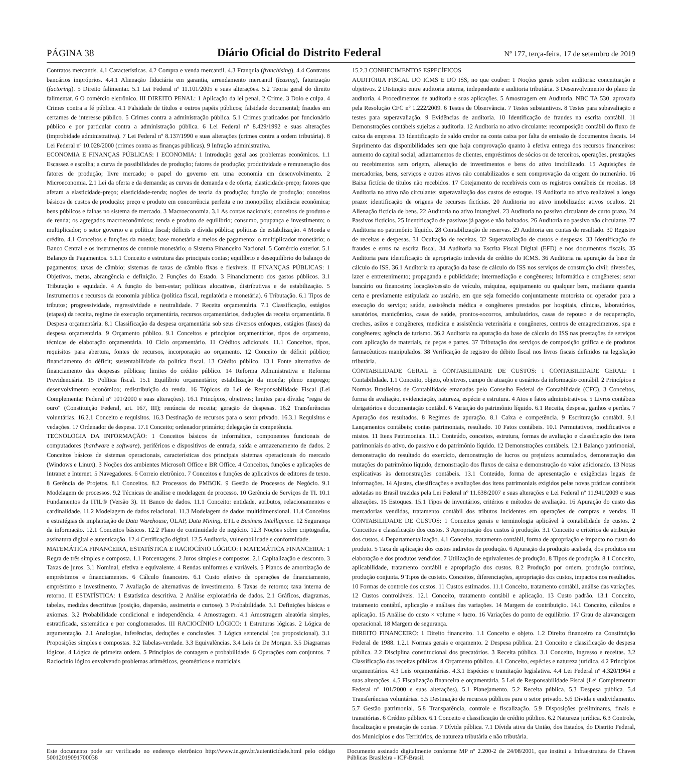PÁGINA 38 Diário Oficial do Distrito Federal Nº 177, terça-feira, 17 de setembro de 2019
Contratos mercantis. 4.1 Características. 4.2 Compra e venda mercantil. 4.3 Franquia (franchising). 4.4 Contratos bancários impróprios. 4.4.1 Alienação fiduciária em garantia, arrendamento mercantil (leasing), faturização (factoring). 5 Direito falimentar. 5.1 Lei Federal nº 11.101/2005 e suas alterações. 5.2 Teoria geral do direito falimentar. 6 O comércio eletrônico. III DIREITO PENAL: 1 Aplicação da lei penal. 2 Crime. 3 Dolo e culpa. 4 Crimes contra a fé pública. 4.1 Falsidade de títulos e outros papéis públicos; falsidade documental; fraudes em certames de interesse público. 5 Crimes contra a administração pública. 5.1 Crimes praticados por funcionário público e por particular contra a administração pública. 6 Lei Federal nº 8.429/1992 e suas alterações (improbidade administrativa). 7 Lei Federal nº 8.137/1990 e suas alterações (crimes contra a ordem tributária). 8 Lei Federal nº 10.028/2000 (crimes contra as finanças públicas). 9 Infração administrativa.
ECONOMIA E FINANÇAS PÚBLICAS: I ECONOMIA: 1 Introdução geral aos problemas econômicos. 1.1 Escassez e escolha; a curva de possibilidades de produção; fatores de produção; produtividade e remuneração dos fatores de produção; livre mercado; o papel do governo em uma economia em desenvolvimento. 2 Microeconomia. 2.1 Lei da oferta e da demanda; as curvas de demanda e de oferta; elasticidade-preço; fatores que afetam a elasticidade-preço; elasticidade-renda; noções de teoria da produção; função de produção; conceitos básicos de custos de produção; preço e produto em concorrência perfeita e no monopólio; eficiência econômica; bens públicos e falhas no sistema de mercado. 3 Macroeconomia. 3.1 As contas nacionais; conceitos de produto e de renda; os agregados macroeconômicos; renda e produto de equilíbrio; consumo, poupança e investimento; o multiplicador; o setor governo e a política fiscal; déficits e dívida pública; políticas de estabilização. 4 Moeda e crédito. 4.1 Conceitos e funções da moeda; base monetária e meios de pagamento; o multiplicador monetário; o Banco Central e os instrumentos de controle monetário; o Sistema Financeiro Nacional. 5 Comércio exterior. 5.1 Balanço de Pagamentos. 5.1.1 Conceito e estrutura das principais contas; equilíbrio e desequilíbrio do balanço de pagamentos; taxas de câmbio; sistemas de taxas de câmbio fixas e flexíveis. II FINANÇAS PÚBLICAS: 1 Objetivos, metas, abrangência e definição. 2 Funções do Estado. 3 Financiamento dos gastos públicos. 3.1 Tributação e equidade. 4 A função do bem-estar; políticas alocativas, distributivas e de estabilização. 5 Instrumentos e recursos da economia pública (política fiscal, regulatória e monetária). 6 Tributação. 6.1 Tipos de tributos; progressividade, regressividade e neutralidade. 7 Receita orçamentária. 7.1 Classificação, estágios (etapas) da receita, regime de execução orçamentária, recursos orçamentários, deduções da receita orçamentária. 8 Despesa orçamentária. 8.1 Classificação da despesa orçamentária sob seus diversos enfoques, estágios (fases) da despesa orçamentária. 9 Orçamento público. 9.1 Conceitos e princípios orçamentários, tipos de orçamento, técnicas de elaboração orçamentária. 10 Ciclo orçamentário. 11 Créditos adicionais. 11.1 Conceitos, tipos, requisitos para abertura, fontes de recursos, incorporação ao orçamento. 12 Conceito de déficit público; financiamento do déficit; sustentabilidade da política fiscal. 13 Crédito público. 13.1 Fonte alternativa de financiamento das despesas públicas; limites do crédito público. 14 Reforma Administrativa e Reforma Previdenciária. 15 Política fiscal. 15.1 Equilíbrio orçamentário; estabilização da moeda; pleno emprego; desenvolvimento econômico; redistribuição da renda. 16 Tópicos da Lei de Responsabilidade Fiscal (Lei Complementar Federal nº 101/2000 e suas alterações). 16.1 Princípios, objetivos; limites para dívida; "regra de ouro" (Constituição Federal, art. 167, III); renúncia de receita; geração de despesas. 16.2 Transferências voluntárias. 16.2.1 Conceito e requisitos. 16.3 Destinação de recursos para o setor privado. 16.3.1 Requisitos e vedações. 17 Ordenador de despesa. 17.1 Conceito; ordenador primário; delegação de competência.
TECNOLOGIA DA INFORMAÇÃO: 1 Conceitos básicos de informática, componentes funcionais de computadores (hardware e software), periféricos e dispositivos de entrada, saída e armazenamento de dados. 2 Conceitos básicos de sistemas operacionais, características dos principais sistemas operacionais do mercado (Windows e Linux). 3 Noções dos ambientes Microsoft Office e BR Office. 4 Conceitos, funções e aplicações de Intranet e Internet. 5 Navegadores. 6 Correio eletrônico. 7 Conceitos e funções de aplicativos de editores de texto. 8 Gerência de Projetos. 8.1 Conceitos. 8.2 Processos do PMBOK. 9 Gestão de Processos de Negócio. 9.1 Modelagem de processos. 9.2 Técnicas de análise e modelagem de processo. 10 Gerência de Serviços de TI. 10.1 Fundamentos da ITIL® (Versão 3). 11 Banco de dados. 11.1 Conceito: entidade, atributos, relacionamentos e cardinalidade. 11.2 Modelagem de dados relacional. 11.3 Modelagem de dados multidimensional. 11.4 Conceitos e estratégias de implantação de Data Warehouse, OLAP, Data Mining, ETL e Business Intelligence. 12 Segurança da informação. 12.1 Conceitos básicos. 12.2 Plano de continuidade de negócio. 12.3 Noções sobre criptografia, assinatura digital e autenticação. 12.4 Certificação digital. 12.5 Auditoria, vulnerabilidade e conformidade.
MATEMÁTICA FINANCEIRA, ESTATÍSTICA E RACIOCÍNIO LÓGICO: I MATEMÁTICA FINANCEIRA: 1 Regra de três simples e composta. 1.1 Porcentagens. 2 Juros simples e compostos. 2.1 Capitalização e desconto. 3 Taxas de juros. 3.1 Nominal, efetiva e equivalente. 4 Rendas uniformes e variáveis. 5 Planos de amortização de empréstimos e financiamentos. 6 Cálculo financeiro. 6.1 Custo efetivo de operações de financiamento, empréstimo e investimento. 7 Avaliação de alternativas de investimento. 8 Taxas de retorno; taxa interna de retorno. II ESTATÍSTICA: 1 Estatística descritiva. 2 Análise exploratória de dados. 2.1 Gráficos, diagramas, tabelas, medidas descritivas (posição, dispersão, assimetria e curtose). 3 Probabilidade. 3.1 Definições básicas e axiomas. 3.2 Probabilidade condicional e independência. 4 Amostragem. 4.1 Amostragem aleatória simples, estratificada, sistemática e por conglomerados. III RACIOCÍNIO LÓGICO: 1 Estruturas lógicas. 2 Lógica de argumentação. 2.1 Analogias, inferências, deduções e conclusões. 3 Lógica sentencial (ou proposicional). 3.1 Proposições simples e compostas. 3.2 Tabelas-verdade. 3.3 Equivalências. 3.4 Leis de De Morgan. 3.5 Diagramas lógicos. 4 Lógica de primeira ordem. 5 Princípios de contagem e probabilidade. 6 Operações com conjuntos. 7 Raciocínio lógico envolvendo problemas aritméticos, geométricos e matriciais.
15.2.3 CONHECIMENTOS ESPECÍFICOS
AUDITORIA FISCAL DO ICMS E DO ISS, no que couber: 1 Noções gerais sobre auditoria: conceituação e objetivos. 2 Distinção entre auditoria interna, independente e auditoria tributária. 3 Desenvolvimento do plano de auditoria. 4 Procedimentos de auditoria e suas aplicações. 5 Amostragem em Auditoria. NBC TA 530, aprovada pela Resolução CFC nº 1.222/2009. 6 Testes de Observância. 7 Testes substantivos. 8 Testes para subavaliação e testes para superavaliação. 9 Evidências de auditoria. 10 Identificação de fraudes na escrita contábil. 11 Demonstrações contábeis sujeitas a auditoria. 12 Auditoria no ativo circulante: recomposição contábil do fluxo de caixa da empresa. 13 Identificação de saldo credor na conta caixa por falta de emissão de documentos fiscais. 14 Suprimento das disponibilidades sem que haja comprovação quanto à efetiva entrega dos recursos financeiros: aumento do capital social, adiantamentos de clientes, empréstimos de sócios ou de terceiros, operações, prestações ou recebimentos sem origem, alienação de investimentos e bens do ativo imobilizado. 15 Aquisições de mercadorias, bens, serviços e outros ativos não contabilizados e sem comprovação da origem do numerário. 16 Baixa fictícia de títulos não recebidos. 17 Cotejamento de recebíveis com os registros contábeis de receitas. 18 Auditoria no ativo não circulante: superavaliação dos custos de estoque. 19 Auditoria no ativo realizável a longo prazo: identificação de origens de recursos fictícias. 20 Auditoria no ativo imobilizado: ativos ocultos. 21 Alienação fictícia de bens. 22 Auditoria no ativo intangível. 23 Auditoria no passivo circulante de curto prazo. 24 Passivos fictícios. 25 Identificação de passivos já pagos e não baixados. 26 Auditoria no passivo não circulante. 27 Auditoria no patrimônio líquido. 28 Contabilização de reservas. 29 Auditoria em contas de resultado. 30 Registro de receitas e despesas. 31 Ocultação de receitas. 32 Superavaliação de custos e despesas. 33 Identificação de fraudes e erros na escrita fiscal. 34 Auditoria na Escrita Fiscal Digital (EFD) e nos documentos fiscais. 35 Auditoria para identificação de apropriação indevida de crédito do ICMS. 36 Auditoria na apuração da base de cálculo do ISS. 36.1 Auditoria na apuração da base de cálculo do ISS nos serviços de construção civil; diversões, lazer e entretenimento; propaganda e publicidade; intermediação e congêneres; informática e congêneres; setor bancário ou financeiro; locação/cessão de veículo, máquina, equipamento ou qualquer bem, mediante quantia certa e previamente estipulada ao usuário, em que seja fornecido conjuntamente motorista ou operador para a execução do serviço; saúde, assistência médica e congêneres prestados por hospitais, clínicas, laboratórios, sanatórios, manicômios, casas de saúde, prontos-socorros, ambulatórios, casas de repouso e de recuperação, creches, asilos e congêneres, medicina e assistência veterinária e congêneres, centros de emagrecimentos, spa e congêneres; agência de turismo. 36.2 Auditoria na apuração da base de cálculo do ISS nas prestações de serviços com aplicação de materiais, de peças e partes. 37 Tributação dos serviços de composição gráfica e de produtos farmacêuticos manipulados. 38 Verificação de registro do débito fiscal nos livros fiscais definidos na legislação tributária.
CONTABILIDADE GERAL E CONTABILIDADE DE CUSTOS: I CONTABILIDADE GERAL: 1 Contabilidade. 1.1 Conceito, objeto, objetivos, campo de atuação e usuários da informação contábil. 2 Princípios e Normas Brasileiras de Contabilidade emanadas pelo Conselho Federal de Contabilidade (CFC). 3 Conceitos, forma de avaliação, evidenciação, natureza, espécie e estrutura. 4 Atos e fatos administrativos. 5 Livros contábeis obrigatórios e documentação contábil. 6 Variação do patrimônio líquido. 6.1 Receita, despesa, ganhos e perdas. 7 Apuração dos resultados. 8 Regimes de apuração. 8.1 Caixa e competência. 9 Escrituração contábil. 9.1 Lançamentos contábeis; contas patrimoniais, resultado. 10 Fatos contábeis. 10.1 Permutativos, modificativos e mistos. 11 Itens Patrimoniais. 11.1 Conteúdo, conceitos, estrutura, formas de avaliação e classificação dos itens patrimoniais do ativo, do passivo e do patrimônio líquido. 12 Demonstrações contábeis. 12.1 Balanço patrimonial, demonstração do resultado do exercício, demonstração de lucros ou prejuízos acumulados, demonstração das mutações do patrimônio líquido, demonstração dos fluxos de caixa e demonstração do valor adicionado. 13 Notas explicativas às demonstrações contábeis. 13.1 Conteúdo, forma de apresentação e exigências legais de informações. 14 Ajustes, classificações e avaliações dos itens patrimoniais exigidos pelas novas práticas contábeis adotadas no Brasil trazidas pela Lei Federal nº 11.638/2007 e suas alterações e Lei Federal nº 11.941/2009 e suas alterações. 15 Estoques. 15.1 Tipos de inventários, critérios e métodos de avaliação. 16 Apuração do custo das mercadorias vendidas, tratamento contábil dos tributos incidentes em operações de compras e vendas. II CONTABILIDADE DE CUSTOS: 1 Conceitos gerais e terminologia aplicável à contabilidade de custos. 2 Conceitos e classificação dos custos. 3 Apropriação dos custos à produção. 3.1 Conceito e critérios de atribuição dos custos. 4 Departamentalização. 4.1 Conceito, tratamento contábil, forma de apropriação e impacto no custo do produto. 5 Taxa de aplicação dos custos indiretos de produção. 6 Apuração da produção acabada, dos produtos em elaboração e dos produtos vendidos. 7 Utilização de equivalentes de produção. 8 Tipos de produção. 8.1 Conceito, aplicabilidade, tratamento contábil e apropriação dos custos. 8.2 Produção por ordem, produção contínua, produção conjunta. 9 Tipos de custeio. Conceitos, diferenciações, apropriação dos custos, impactos nos resultados. 10 Formas de controle dos custos. 11 Custos estimados. 11.1 Conceito, tratamento contábil, análise das variações. 12 Custos controláveis. 12.1 Conceito, tratamento contábil e aplicação. 13 Custo padrão. 13.1 Conceito, tratamento contábil, aplicação e análises das variações. 14 Margem de contribuição. 14.1 Conceito, cálculos e aplicação. 15 Análise do custo × volume × lucro. 16 Variações do ponto de equilíbrio. 17 Grau de alavancagem operacional. 18 Margem de segurança.
DIREITO FINANCEIRO: 1 Direito financeiro. 1.1 Conceito e objeto. 1.2 Direito financeiro na Constituição Federal de 1988. 1.2.1 Normas gerais e orçamento. 2 Despesa pública. 2.1 Conceito e classificação de despesa pública. 2.2 Disciplina constitucional dos precatórios. 3 Receita pública. 3.1 Conceito, ingresso e receitas. 3.2 Classificação das receitas públicas. 4 Orçamento público. 4.1 Conceito, espécies e natureza jurídica. 4.2 Princípios orçamentários. 4.3 Leis orçamentárias. 4.3.1 Espécies e tramitação legislativa. 4.4 Lei Federal nº 4.320/1964 e suas alterações. 4.5 Fiscalização financeira e orçamentária. 5 Lei de Responsabilidade Fiscal (Lei Complementar Federal nº 101/2000 e suas alterações). 5.1 Planejamento. 5.2 Receita pública. 5.3 Despesa pública. 5.4 Transferências voluntárias. 5.5 Destinação de recursos públicos para o setor privado. 5.6 Dívida e endividamento. 5.7 Gestão patrimonial. 5.8 Transparência, controle e fiscalização. 5.9 Disposições preliminares, finais e transitórias. 6 Crédito público. 6.1 Conceito e classificação de crédito público. 6.2 Natureza jurídica. 6.3 Controle, fiscalização e prestação de contas. 7 Dívida pública. 7.1 Dívida ativa da União, dos Estados, do Distrito Federal, dos Municípios e dos Territórios, de natureza tributária e não tributária.
Este documento pode ser verificado no endereço eletrônico http://www.in.gov.br/autenticidade.html pelo código 50012019091700038
Documento assinado digitalmente conforme MP nº 2.200-2 de 24/08/2001, que institui a Infraestrutura de Chaves Públicas Brasileira - ICP-Brasil.